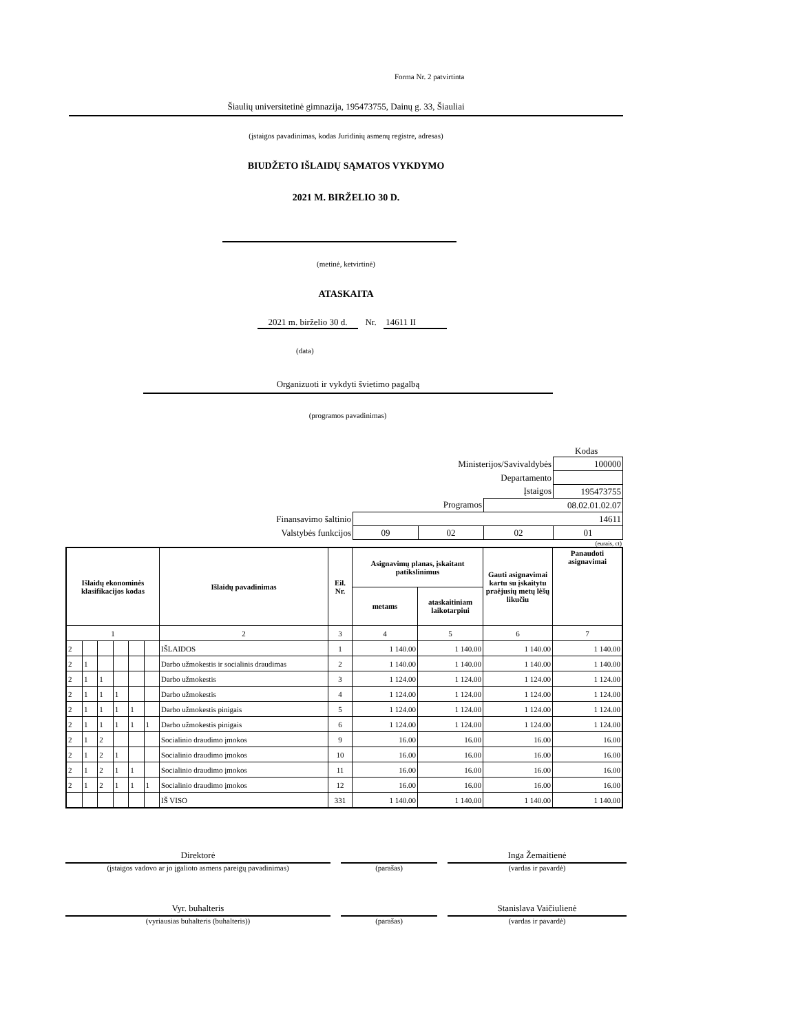Forma Nr. 2 patvirtinta
Šiaulių universitetinė gimnazija, 195473755, Dainų g. 33, Šiauliai
(įstaigos pavadinimas, kodas Juridinių asmenų registre, adresas)
BIUDŽETO IŠLAIDŲ SĄMATOS VYKDYMO
2021 M. BIRŽELIO 30 D.
(metinė, ketvirtinė)
ATASKAITA
2021 m. birželio 30 d. Nr. 14611 II
(data)
Organizuoti ir vykdyti švietimo pagalbą
(programos pavadinimas)
Kodas
| Ministerijos/Savivaldybės | | | | 100000 |
| Departamento | | | | |
| Įstaigos | | | | 195473755 |
| Programos | | | 08.02.01.02.07 | |
| Finansavimo šaltinio | 14611 | | | |
| Valstybės funkcijos | 09 | 02 | 02 | 01 |
(eurais, ct)
| Išlaidų ekonominės klasifikacijos kodas | | | | | | Išlaidų pavadinimas | Eil. Nr. | Asignavimų planas, įskaitant patikslinimus | | Gauti asignavimai kartu su įskaitytu praėjusių metų lėšų likučiu | Panaudoti asignavimai |
| --- | --- | --- | --- | --- | --- | --- | --- | --- | --- | --- | --- |
| | | | | | | | | metams | ataskaitiniam laikotarpiui | | |
| 1 | | | | | | 2 | 3 | 4 | 5 | 6 | 7 |
| 2 | | | | | | IŠLAIDOS | 1 | 1 140.00 | 1 140.00 | 1 140.00 | 1 140.00 |
| 2 | 1 | | | | | Darbo užmokestis ir socialinis draudimas | 2 | 1 140.00 | 1 140.00 | 1 140.00 | 1 140.00 |
| 2 | 1 | 1 | | | | Darbo užmokestis | 3 | 1 124.00 | 1 124.00 | 1 124.00 | 1 124.00 |
| 2 | 1 | 1 | 1 | | | Darbo užmokestis | 4 | 1 124.00 | 1 124.00 | 1 124.00 | 1 124.00 |
| 2 | 1 | 1 | 1 | 1 | | Darbo užmokestis pinigais | 5 | 1 124.00 | 1 124.00 | 1 124.00 | 1 124.00 |
| 2 | 1 | 1 | 1 | 1 | 1 | Darbo užmokestis pinigais | 6 | 1 124.00 | 1 124.00 | 1 124.00 | 1 124.00 |
| 2 | 1 | 2 | | | | Socialinio draudimo įmokos | 9 | 16.00 | 16.00 | 16.00 | 16.00 |
| 2 | 1 | 2 | 1 | | | Socialinio draudimo įmokos | 10 | 16.00 | 16.00 | 16.00 | 16.00 |
| 2 | 1 | 2 | 1 | 1 | | Socialinio draudimo įmokos | 11 | 16.00 | 16.00 | 16.00 | 16.00 |
| 2 | 1 | 2 | 1 | 1 | 1 | Socialinio draudimo įmokos | 12 | 16.00 | 16.00 | 16.00 | 16.00 |
| | | | | | | IŠ VISO | 331 | 1 140.00 | 1 140.00 | 1 140.00 | 1 140.00 |
Direktorė
(įstaigos vadovo ar jo įgalioto asmens pareigų pavadinimas)
(parašas)
Inga Žemaitienė
(vardas ir pavardė)
Vyr. buhalteris
(vyriausias buhalteris (buhalteris))
(parašas)
Stanislava Vaičiulienė
(vardas ir pavardė)